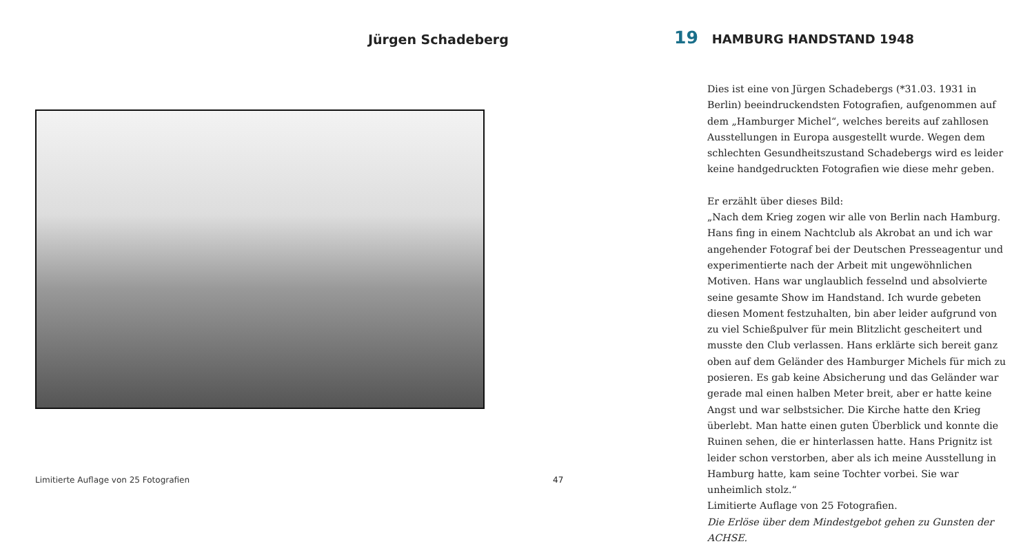Jürgen Schadeberg
Limitierte Auflage von 25 Fotografien
47
19 HAMBURG HANDSTAND 1948
Dies ist eine von Jürgen Schadebergs (*31.03. 1931 in Berlin) beeindruckendsten Fotografien, aufgenommen auf dem „Hamburger Michel“, welches bereits auf zahllosen Ausstellungen in Europa ausgestellt wurde. Wegen dem schlechten Gesundheitszustand Schadebergs wird es leider keine handgedruckten Fotografien wie diese mehr geben.
Er erzählt über dieses Bild:
„Nach dem Krieg zogen wir alle von Berlin nach Hamburg. Hans fing in einem Nachtclub als Akrobat an und ich war angehender Fotograf bei der Deutschen Presseagentur und experimentierte nach der Arbeit mit ungewöhnlichen Motiven. Hans war unglaublich fesselnd und absolvierte seine gesamte Show im Handstand. Ich wurde gebeten diesen Moment festzuhalten, bin aber leider aufgrund von zu viel Schießpulver für mein Blitzlicht gescheitert und musste den Club verlassen. Hans erklärte sich bereit ganz oben auf dem Geländer des Hamburger Michels für mich zu posieren. Es gab keine Absicherung und das Geländer war gerade mal einen halben Meter breit, aber er hatte keine Angst und war selbstsicher. Die Kirche hatte den Krieg überlebt. Man hatte einen guten Überblick und konnte die Ruinen sehen, die er hinterlassen hatte. Hans Prignitz ist leider schon verstorben, aber als ich meine Ausstellung in Hamburg hatte, kam seine Tochter vorbei. Sie war unheimlich stolz.“
Limitierte Auflage von 25 Fotografien.
Die Erlöse über dem Mindestgebot gehen zu Gunsten der ACHSE.